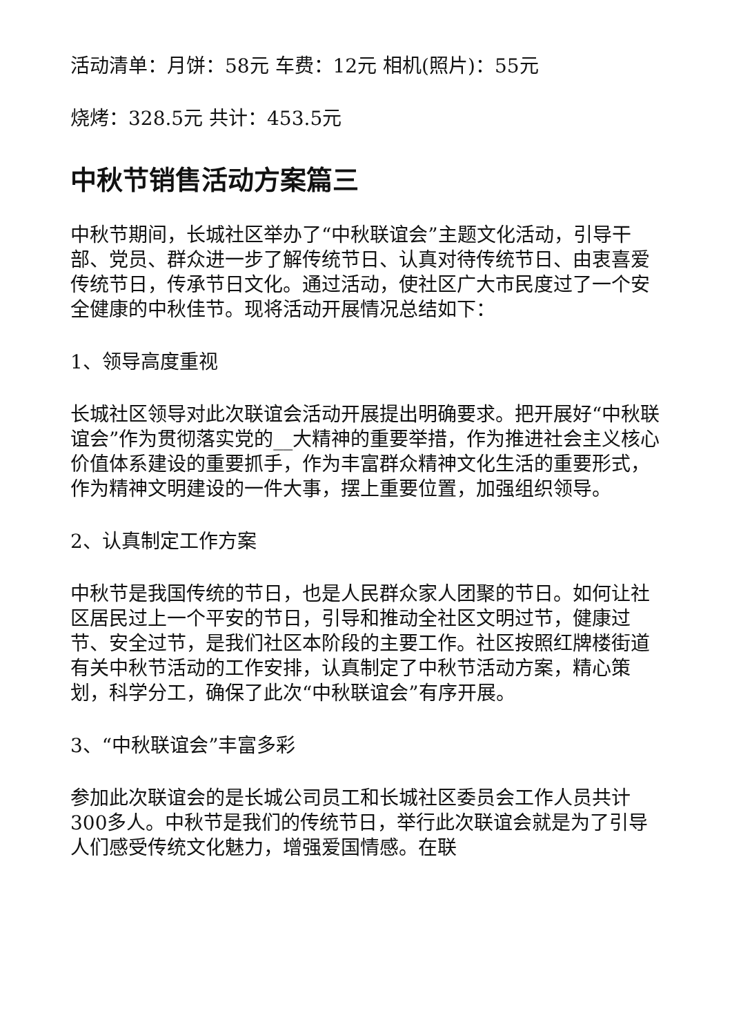活动清单：月饼：58元 车费：12元 相机(照片)：55元
烧烤：328.5元 共计：453.5元
中秋节销售活动方案篇三
中秋节期间，长城社区举办了“中秋联谊会”主题文化活动，引导干部、党员、群众进一步了解传统节日、认真对待传统节日、由衷喜爱传统节日，传承节日文化。通过活动，使社区广大市民度过了一个安全健康的中秋佳节。现将活动开展情况总结如下：
1、领导高度重视
长城社区领导对此次联谊会活动开展提出明确要求。把开展好“中秋联谊会”作为贯彻落实党的__大精神的重要举措，作为推进社会主义核心价值体系建设的重要抓手，作为丰富群众精神文化生活的重要形式，作为精神文明建设的一件大事，摆上重要位置，加强组织领导。
2、认真制定工作方案
中秋节是我国传统的节日，也是人民群众家人团聚的节日。如何让社区居民过上一个平安的节日，引导和推动全社区文明过节，健康过节、安全过节，是我们社区本阶段的主要工作。社区按照红牌楼街道有关中秋节活动的工作安排，认真制定了中秋节活动方案，精心策划，科学分工，确保了此次“中秋联谊会”有序开展。
3、“中秋联谊会”丰富多彩
参加此次联谊会的是长城公司员工和长城社区委员会工作人员共计300多人。中秋节是我们的传统节日，举行此次联谊会就是为了引导人们感受传统文化魅力，增强爱国情感。在联